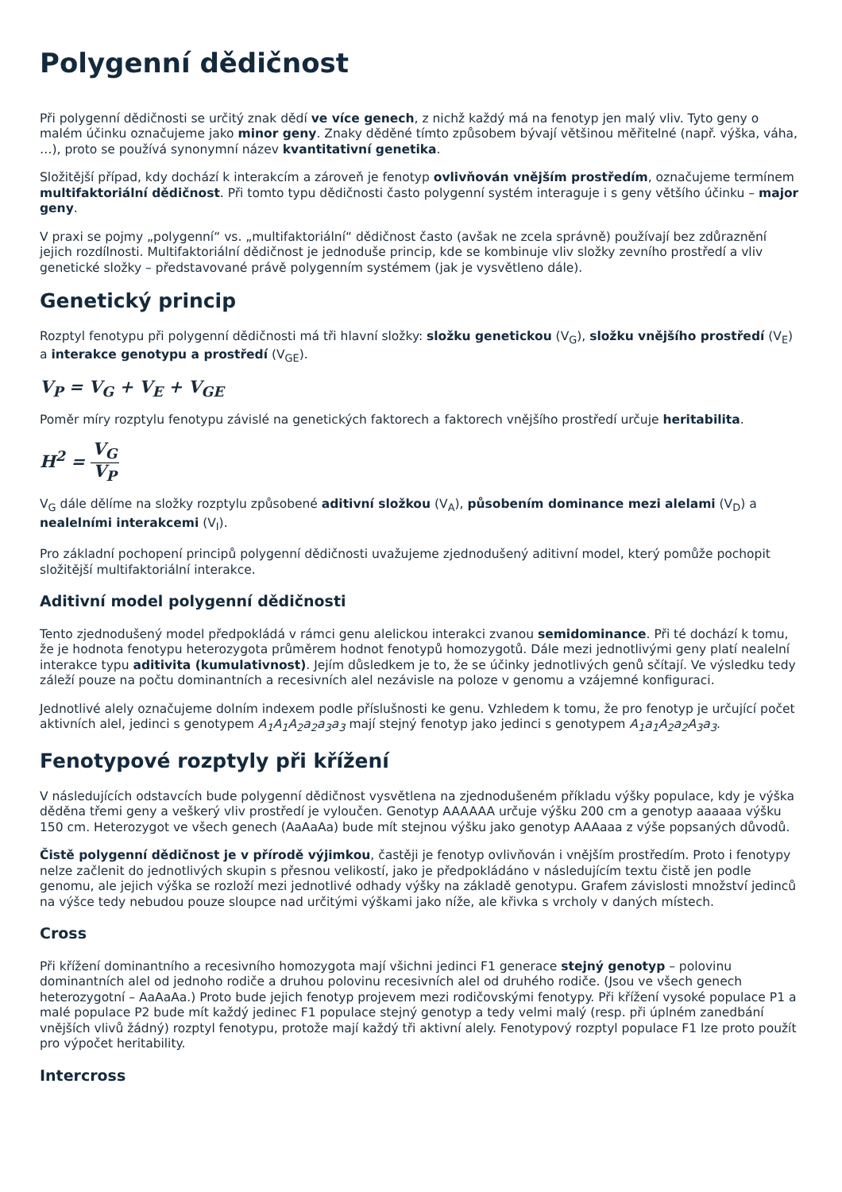Polygenní dědičnost
Při polygenní dědičnosti se určitý znak dědí ve více genech, z nichž každý má na fenotyp jen malý vliv. Tyto geny o malém účinku označujeme jako minor geny. Znaky děděné tímto způsobem bývají většinou měřitelné (např. výška, váha, …), proto se používá synonymní název kvantitativní genetika.
Složitější případ, kdy dochází k interakcím a zároveň je fenotyp ovlivňován vnějším prostředím, označujeme termínem multifaktoriální dědičnost. Při tomto typu dědičnosti často polygenní systém interaguje i s geny většího účinku – major geny.
V praxi se pojmy „polygenní“ vs. „multifaktoriální“ dědičnost často (avšak ne zcela správně) používají bez zdůraznění jejich rozdílnosti. Multifaktoriální dědičnost je jednoduše princip, kde se kombinuje vliv složky zevního prostředí a vliv genetické složky – představované právě polygenním systémem (jak je vysvětleno dále).
Genetický princip
Rozptyl fenotypu při polygenní dědičnosti má tři hlavní složky: složku genetickou (V<sub>G</sub>), složku vnějšího prostředí (V<sub>E</sub>) a interakce genotypu a prostředí (V<sub>GE</sub>).
V<sub>P</sub> = V<sub>G</sub> + V<sub>E</sub> + V<sub>GE</sub>
Poměr míry rozptylu fenotypu závislé na genetických faktorech a faktorech vnějšího prostředí určuje heritabilita.
H<sup>2</sup> = V<sub>G</sub> V<sub>P</sub>
V<sub>G</sub> dále dělíme na složky rozptylu způsobené aditivní složkou (V<sub>A</sub>), působením dominance mezi alelami (V<sub>D</sub>) a nealelními interakcemi (V<sub>I</sub>).
Pro základní pochopení principů polygenní dědičnosti uvažujeme zjednodušený aditivní model, který pomůže pochopit složitější multifaktoriální interakce.
Aditivní model polygenní dědičnosti
Tento zjednodušený model předpokládá v rámci genu alelickou interakci zvanou semidominance. Při té dochází k tomu, že je hodnota fenotypu heterozygota průměrem hodnot fenotypů homozygotů. Dále mezi jednotlivými geny platí nealelní interakce typu aditivita (kumulativnost). Jejím důsledkem je to, že se účinky jednotlivých genů sčítají. Ve výsledku tedy záleží pouze na počtu dominantních a recesivních alel nezávisle na poloze v genomu a vzájemné konfiguraci.
Jednotlivé alely označujeme dolním indexem podle příslušnosti ke genu. Vzhledem k tomu, že pro fenotyp je určující počet aktivních alel, jedinci s genotypem A<sub>1</sub>A<sub>1</sub>A<sub>2</sub>a<sub>2</sub>a<sub>3</sub>a<sub>3</sub> mají stejný fenotyp jako jedinci s genotypem A<sub>1</sub>a<sub>1</sub>A<sub>2</sub>a<sub>2</sub>A<sub>3</sub>a<sub>3</sub>.
Fenotypové rozptyly při křížení
V následujících odstavcích bude polygenní dědičnost vysvětlena na zjednodušeném příkladu výšky populace, kdy je výška děděna třemi geny a veškerý vliv prostředí je vyloučen. Genotyp AAAAAA určuje výšku 200 cm a genotyp aaaaaa výšku 150 cm. Heterozygot ve všech genech (AaAaAa) bude mít stejnou výšku jako genotyp AAAaaa z výše popsaných důvodů.
Čistě polygenní dědičnost je v přírodě výjimkou, častěji je fenotyp ovlivňován i vnějším prostředím. Proto i fenotypy nelze začlenit do jednotlivých skupin s přesnou velikostí, jako je předpokládáno v následujícím textu čistě jen podle genomu, ale jejich výška se rozloží mezi jednotlivé odhady výšky na základě genotypu. Grafem závislosti množství jedinců na výšce tedy nebudou pouze sloupce nad určitými výškami jako níže, ale křivka s vrcholy v daných místech.
Cross
Při křížení dominantního a recesivního homozygota mají všichni jedinci F1 generace stejný genotyp – polovinu dominantních alel od jednoho rodiče a druhou polovinu recesivních alel od druhého rodiče. (Jsou ve všech genech heterozygotní – AaAaAa.) Proto bude jejich fenotyp projevem mezi rodičovskými fenotypy. Při křížení vysoké populace P1 a malé populace P2 bude mít každý jedinec F1 populace stejný genotyp a tedy velmi malý (resp. při úplném zanedbání vnějších vlivů žádný) rozptyl fenotypu, protože mají každý tři aktivní alely. Fenotypový rozptyl populace F1 lze proto použít pro výpočet heritability.
Intercross